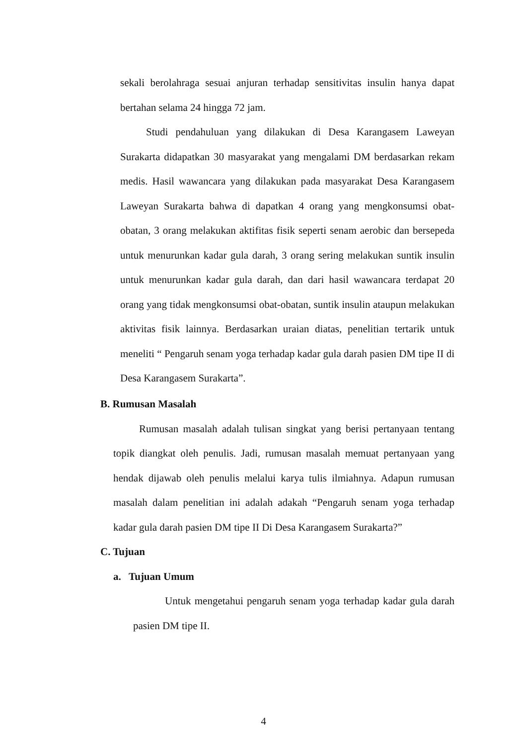sekali berolahraga sesuai anjuran terhadap sensitivitas insulin hanya dapat bertahan selama 24 hingga 72 jam.
Studi pendahuluan yang dilakukan di Desa Karangasem Laweyan Surakarta didapatkan 30 masyarakat yang mengalami DM berdasarkan rekam medis. Hasil wawancara yang dilakukan pada masyarakat Desa Karangasem Laweyan Surakarta bahwa di dapatkan 4 orang yang mengkonsumsi obat-obatan, 3 orang melakukan aktifitas fisik seperti senam aerobic dan bersepeda untuk menurunkan kadar gula darah, 3 orang sering melakukan suntik insulin untuk menurunkan kadar gula darah, dan dari hasil wawancara terdapat 20 orang yang tidak mengkonsumsi obat-obatan, suntik insulin ataupun melakukan aktivitas fisik lainnya. Berdasarkan uraian diatas, penelitian tertarik untuk meneliti “ Pengaruh senam yoga terhadap kadar gula darah pasien DM tipe II di Desa Karangasem Surakarta”.
B. Rumusan Masalah
Rumusan masalah adalah tulisan singkat yang berisi pertanyaan tentang topik diangkat oleh penulis. Jadi, rumusan masalah memuat pertanyaan yang hendak dijawab oleh penulis melalui karya tulis ilmiahnya. Adapun rumusan masalah dalam penelitian ini adalah adakah “Pengaruh senam yoga terhadap kadar gula darah pasien DM tipe II Di Desa Karangasem Surakarta?”
C. Tujuan
a. Tujuan Umum
Untuk mengetahui pengaruh senam yoga terhadap kadar gula darah pasien DM tipe II.
4